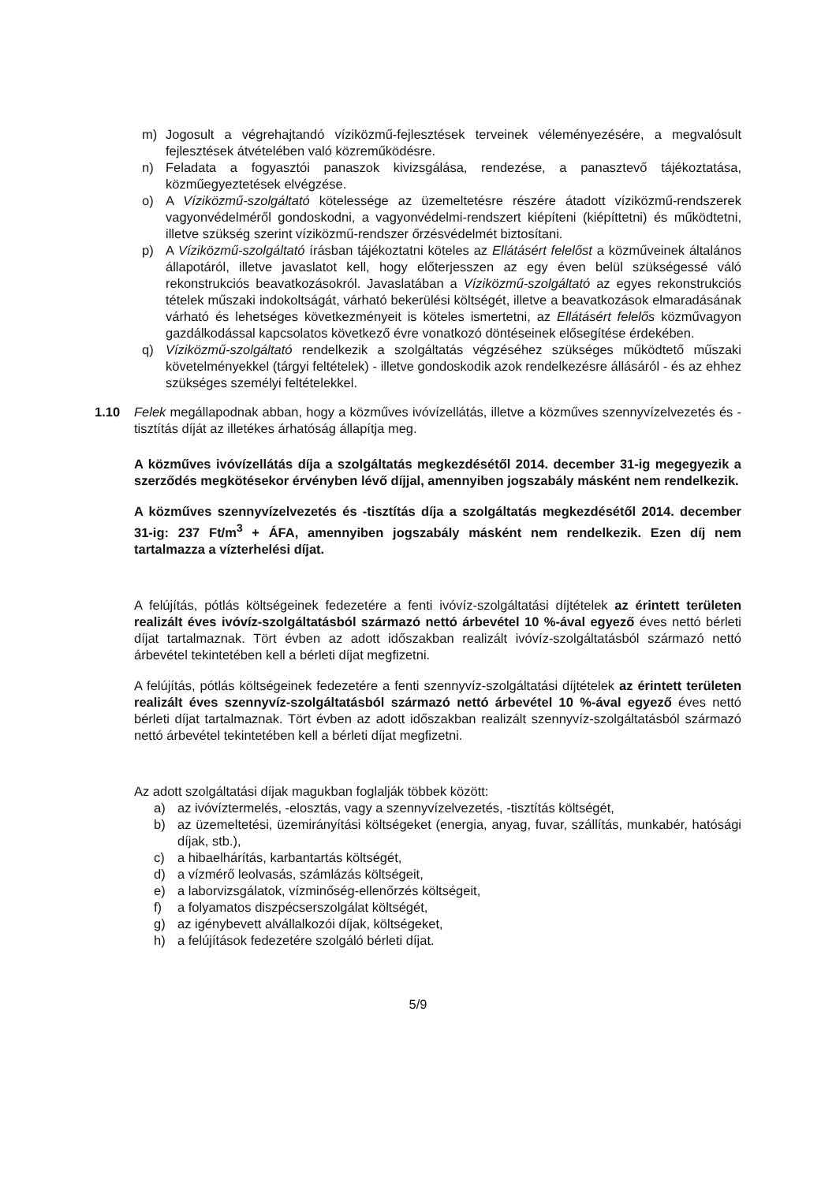m) Jogosult a végrehajtandó víziközmű-fejlesztések terveinek véleményezésére, a megvalósult fejlesztések átvételében való közreműködésre.
n) Feladata a fogyasztói panaszok kivizsgálása, rendezése, a panasztevő tájékoztatása, közműegyeztetések elvégzése.
o) A Víziközmű-szolgáltató kötelessége az üzemeltetésre részére átadott víziközmű-rendszerek vagyonvédelméről gondoskodni, a vagyonvédelmi-rendszert kiépíteni (kiépíttetni) és működtetni, illetve szükség szerint víziközmű-rendszer őrzésvédelmét biztosítani.
p) A Víziközmű-szolgáltató írásban tájékoztatni köteles az Ellátásért felelőst a közműveinek általános állapotáról, illetve javaslatot kell, hogy előterjesszen az egy éven belül szükségessé váló rekonstrukciós beavatkozásokról. Javaslatában a Víziközmű-szolgáltató az egyes rekonstrukciós tételek műszaki indokoltságát, várható bekerülési költségét, illetve a beavatkozások elmaradásának várható és lehetséges következményeit is köteles ismertetni, az Ellátásért felelős közművagyon gazdálkodással kapcsolatos következő évre vonatkozó döntéseinek elősegítése érdekében.
q) Víziközmű-szolgáltató rendelkezik a szolgáltatás végzéséhez szükséges működtető műszaki követelményekkel (tárgyi feltételek) - illetve gondoskodik azok rendelkezésre állásáról - és az ehhez szükséges személyi feltételekkel.
1.10 Felek megállapodnak abban, hogy a közműves ivóvízellátás, illetve a közműves szennyvízelvezetés és -tisztítás díját az illetékes árhatóság állapítja meg.
A közműves ivóvízellátás díja a szolgáltatás megkezdésétől 2014. december 31-ig megegyezik a szerződés megkötésekor érvényben lévő díjjal, amennyiben jogszabály másként nem rendelkezik.
A közműves szennyvízelvezetés és -tisztítás díja a szolgáltatás megkezdésétől 2014. december 31-ig: 237 Ft/m<sup>3</sup> + ÁFA, amennyiben jogszabály másként nem rendelkezik. Ezen díj nem tartalmazza a vízterhelési díjat.
A felújítás, pótlás költségeinek fedezetére a fenti ivóvíz-szolgáltatási díjtételek az érintett területen realizált éves ivóvíz-szolgáltatásból származó nettó árbevétel 10 %-ával egyező éves nettó bérleti díjat tartalmaznak. Tört évben az adott időszakban realizált ivóvíz-szolgáltatásból származó nettó árbevétel tekintetében kell a bérleti díjat megfizetni.
A felújítás, pótlás költségeinek fedezetére a fenti szennyvíz-szolgáltatási díjtételek az érintett területen realizált éves szennyvíz-szolgáltatásból származó nettó árbevétel 10 %-ával egyező éves nettó bérleti díjat tartalmaznak. Tört évben az adott időszakban realizált szennyvíz-szolgáltatásból származó nettó árbevétel tekintetében kell a bérleti díjat megfizetni.
Az adott szolgáltatási díjak magukban foglalják többek között:
a) az ivóvíztermelés, -elosztás, vagy a szennyvízelvezetés, -tisztítás költségét,
b) az üzemeltetési, üzemirányítási költségeket (energia, anyag, fuvar, szállítás, munkabér, hatósági díjak, stb.),
c) a hibaelhárítás, karbantartás költségét,
d) a vízmérő leolvasás, számlázás költségeit,
e) a laborvizsgálatok, vízminőség-ellenőrzés költségeit,
f) a folyamatos diszpécserszolgálat költségét,
g) az igénybevett alvállalkozói díjak, költségeket,
h) a felújítások fedezetére szolgáló bérleti díjat.
5/9